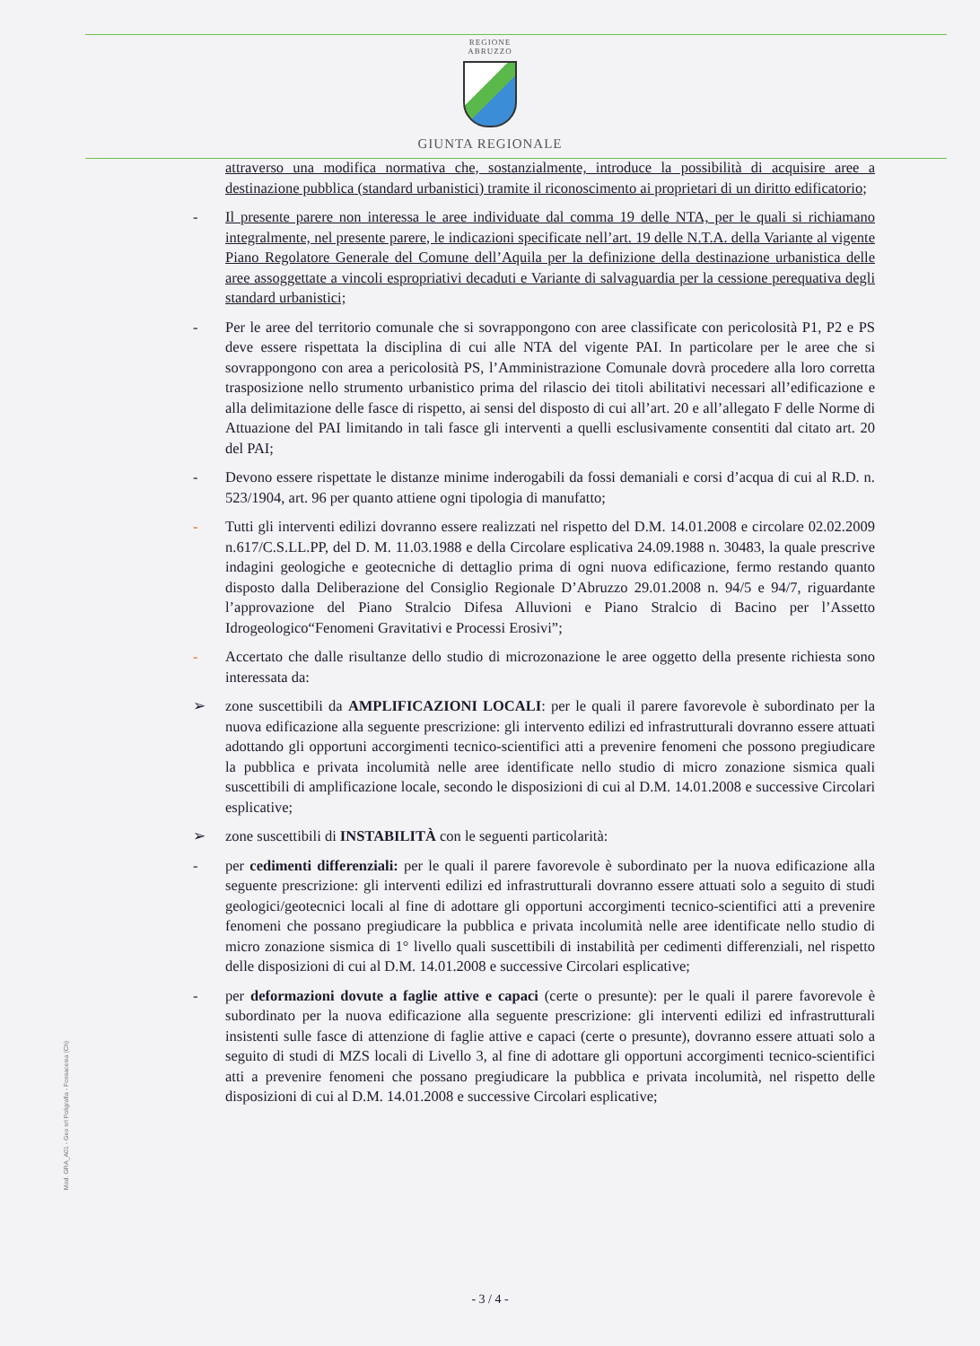REGIONE
ABRUZZO
GIUNTA REGIONALE
attraverso una modifica normativa che, sostanzialmente, introduce la possibilità di acquisire aree a destinazione pubblica (standard urbanistici) tramite il riconoscimento ai proprietari di un diritto edificatorio;
- Il presente parere non interessa le aree individuate dal comma 19 delle NTA, per le quali si richiamano integralmente, nel presente parere, le indicazioni specificate nell’art. 19 delle N.T.A. della Variante al vigente Piano Regolatore Generale del Comune dell’Aquila per la definizione della destinazione urbanistica delle aree assoggettate a vincoli espropriativi decaduti e Variante di salvaguardia per la cessione perequativa degli standard urbanistici;
- Per le aree del territorio comunale che si sovrappongono con aree classificate con pericolosità P1, P2 e PS deve essere rispettata la disciplina di cui alle NTA del vigente PAI. In particolare per le aree che si sovrappongono con area a pericolosità PS, l’Amministrazione Comunale dovrà procedere alla loro corretta trasposizione nello strumento urbanistico prima del rilascio dei titoli abilitativi necessari all’edificazione e alla delimitazione delle fasce di rispetto, ai sensi del disposto di cui all’art. 20 e all’allegato F delle Norme di Attuazione del PAI limitando in tali fasce gli interventi a quelli esclusivamente consentiti dal citato art. 20 del PAI;
- Devono essere rispettate le distanze minime inderogabili da fossi demaniali e corsi d’acqua di cui al R.D. n. 523/1904, art. 96 per quanto attiene ogni tipologia di manufatto;
- Tutti gli interventi edilizi dovranno essere realizzati nel rispetto del D.M. 14.01.2008 e circolare 02.02.2009 n.617/C.S.LL.PP, del D. M. 11.03.1988 e della Circolare esplicativa 24.09.1988 n. 30483, la quale prescrive indagini geologiche e geotecniche di dettaglio prima di ogni nuova edificazione, fermo restando quanto disposto dalla Deliberazione del Consiglio Regionale D’Abruzzo 29.01.2008 n. 94/5 e 94/7, riguardante l’approvazione del Piano Stralcio Difesa Alluvioni e Piano Stralcio di Bacino per l’Assetto Idrogeologico“Fenomeni Gravitativi e Processi Erosivi”;
- Accertato che dalle risultanze dello studio di microzonazione le aree oggetto della presente richiesta sono interessata da:
➢ zone suscettibili da AMPLIFICAZIONI LOCALI: per le quali il parere favorevole è subordinato per la nuova edificazione alla seguente prescrizione: gli intervento edilizi ed infrastrutturali dovranno essere attuati adottando gli opportuni accorgimenti tecnico-scientifici atti a prevenire fenomeni che possono pregiudicare la pubblica e privata incolumità nelle aree identificate nello studio di micro zonazione sismica quali suscettibili di amplificazione locale, secondo le disposizioni di cui al D.M. 14.01.2008 e successive Circolari esplicative;
➢ zone suscettibili di INSTABILITÀ con le seguenti particolarità:
- per cedimenti differenziali: per le quali il parere favorevole è subordinato per la nuova edificazione alla seguente prescrizione: gli interventi edilizi ed infrastrutturali dovranno essere attuati solo a seguito di studi geologici/geotecnici locali al fine di adottare gli opportuni accorgimenti tecnico-scientifici atti a prevenire fenomeni che possano pregiudicare la pubblica e privata incolumità nelle aree identificate nello studio di micro zonazione sismica di 1° livello quali suscettibili di instabilità per cedimenti differenziali, nel rispetto delle disposizioni di cui al D.M. 14.01.2008 e successive Circolari esplicative;
- per deformazioni dovute a faglie attive e capaci (certe o presunte): per le quali il parere favorevole è subordinato per la nuova edificazione alla seguente prescrizione: gli interventi edilizi ed infrastrutturali insistenti sulle fasce di attenzione di faglie attive e capaci (certe o presunte), dovranno essere attuati solo a seguito di studi di MZS locali di Livello 3, al fine di adottare gli opportuni accorgimenti tecnico-scientifici atti a prevenire fenomeni che possano pregiudicare la pubblica e privata incolumità, nel rispetto delle disposizioni di cui al D.M. 14.01.2008 e successive Circolari esplicative;
Mod. GRA_A01 - Geo srl Poligrafia - Fossacesia (Ch)
- 3 / 4 -